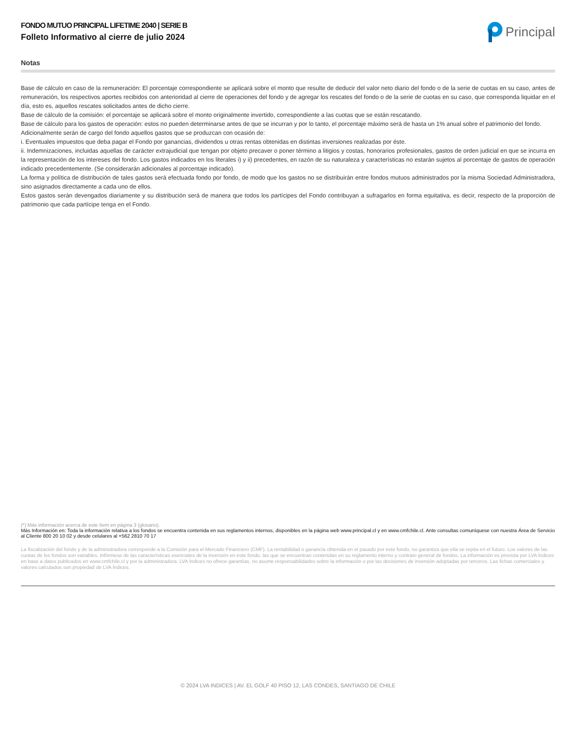FONDO MUTUO PRINCIPAL LIFETIME 2040 | SERIE B
Folleto Informativo al cierre de julio 2024
Principal
Notas
Base de cálculo en caso de la remuneración: El porcentaje correspondiente se aplicará sobre el monto que resulte de deducir del valor neto diario del fondo o de la serie de cuotas en su caso, antes de remuneración, los respectivos aportes recibidos con anterioridad al cierre de operaciones del fondo y de agregar los rescates del fondo o de la serie de cuotas en su caso, que corresponda liquidar en el día, esto es, aquellos rescates solicitados antes de dicho cierre.
Base de cálculo de la comisión: el porcentaje se aplicará sobre el monto originalmente invertido, correspondiente a las cuotas que se están rescatando.
Base de cálculo para los gastos de operación: estos no pueden determinarse antes de que se incurran y por lo tanto, el porcentaje máximo será de hasta un 1% anual sobre el patrimonio del fondo.
Adicionalmente serán de cargo del fondo aquellos gastos que se produzcan con ocasión de:
i. Eventuales impuestos que deba pagar el Fondo por ganancias, dividendos u otras rentas obtenidas en distintas inversiones realizadas por éste.
ii. Indemnizaciones, incluidas aquellas de carácter extrajudicial que tengan por objeto precaver o poner término a litigios y costas, honorarios profesionales, gastos de orden judicial en que se incurra en la representación de los intereses del fondo. Los gastos indicados en los literales i) y ii) precedentes, en razón de su naturaleza y características no estarán sujetos al porcentaje de gastos de operación indicado precedentemente. (Se considerarán adicionales al porcentaje indicado).
La forma y política de distribución de tales gastos será efectuada fondo por fondo, de modo que los gastos no se distribuirán entre fondos mutuos administrados por la misma Sociedad Administradora, sino asignados directamente a cada uno de ellos.
Estos gastos serán devengados diariamente y su distribución será de manera que todos los partícipes del Fondo contribuyan a sufragarlos en forma equitativa, es decir, respecto de la proporción de patrimonio que cada partícipe tenga en el Fondo.
(*) Más información acerca de este ítem en página 3 (glosario).
Más Información en: Toda la información relativa a los fondos se encuentra contenida en sus reglamentos internos, disponibles en la página web www.principal.cl y en www.cmfchile.cl. Ante consultas comuníquese con nuestra Área de Servicio al Cliente 800 20 10 02 y desde celulares al +562 2810 70 17
La fiscalización del fondo y de la administradora corresponde a la Comisión para el Mercado Financiero (CMF). La rentabilidad o ganancia obtenida en el pasado por este fondo, no garantiza que ella se repita en el futuro. Los valores de las cuotas de los fondos son variables. Infórmese de las características esenciales de la inversión en este fondo, las que se encuentran contenidas en su reglamento interno y contrato general de fondos. La información es provista por LVA Índices en base a datos publicados en www.cmfchile.cl y por la administradora. LVA Índices no ofrece garantías, no asume responsabilidades sobre la información o por las decisiones de inversión adoptadas por terceros. Las fichas comerciales y valores calculados son propiedad de LVA Índices.
© 2024 LVA INDICES | AV. EL GOLF 40 PISO 12, LAS CONDES, SANTIAGO DE CHILE